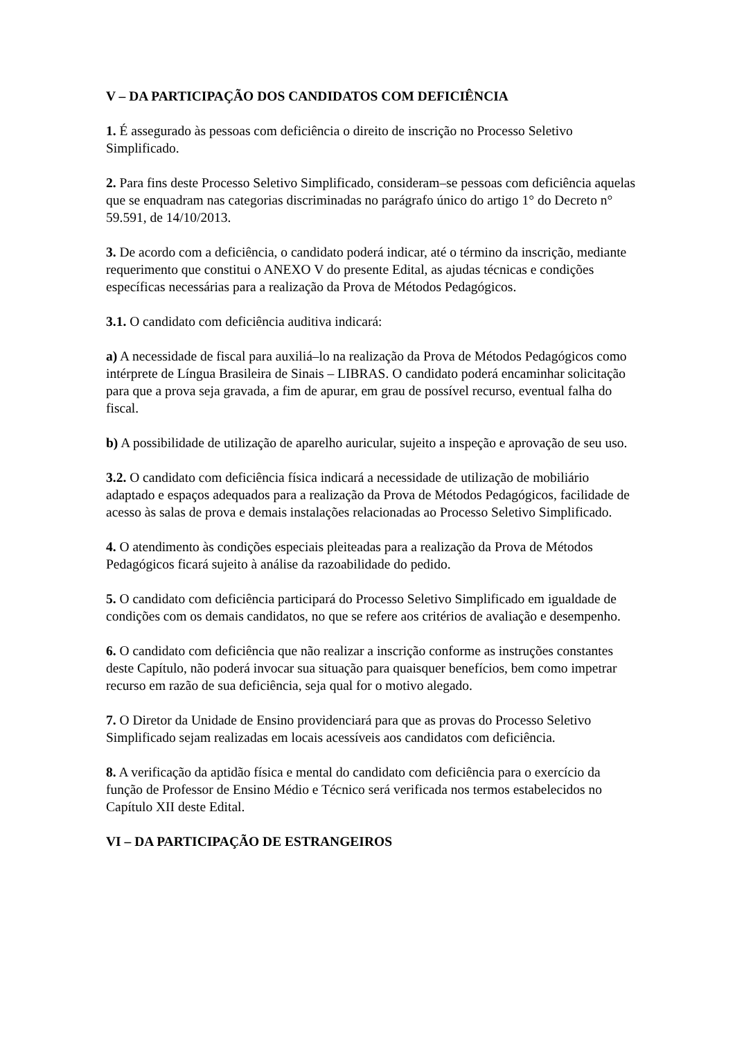V – DA PARTICIPAÇÃO DOS CANDIDATOS COM DEFICIÊNCIA
1. É assegurado às pessoas com deficiência o direito de inscrição no Processo Seletivo Simplificado.
2. Para fins deste Processo Seletivo Simplificado, consideram–se pessoas com deficiência aquelas que se enquadram nas categorias discriminadas no parágrafo único do artigo 1° do Decreto n° 59.591, de 14/10/2013.
3. De acordo com a deficiência, o candidato poderá indicar, até o término da inscrição, mediante requerimento que constitui o ANEXO V do presente Edital, as ajudas técnicas e condições específicas necessárias para a realização da Prova de Métodos Pedagógicos.
3.1. O candidato com deficiência auditiva indicará:
a) A necessidade de fiscal para auxiliá–lo na realização da Prova de Métodos Pedagógicos como intérprete de Língua Brasileira de Sinais – LIBRAS. O candidato poderá encaminhar solicitação para que a prova seja gravada, a fim de apurar, em grau de possível recurso, eventual falha do fiscal.
b) A possibilidade de utilização de aparelho auricular, sujeito a inspeção e aprovação de seu uso.
3.2. O candidato com deficiência física indicará a necessidade de utilização de mobiliário adaptado e espaços adequados para a realização da Prova de Métodos Pedagógicos, facilidade de acesso às salas de prova e demais instalações relacionadas ao Processo Seletivo Simplificado.
4. O atendimento às condições especiais pleiteadas para a realização da Prova de Métodos Pedagógicos ficará sujeito à análise da razoabilidade do pedido.
5. O candidato com deficiência participará do Processo Seletivo Simplificado em igualdade de condições com os demais candidatos, no que se refere aos critérios de avaliação e desempenho.
6. O candidato com deficiência que não realizar a inscrição conforme as instruções constantes deste Capítulo, não poderá invocar sua situação para quaisquer benefícios, bem como impetrar recurso em razão de sua deficiência, seja qual for o motivo alegado.
7. O Diretor da Unidade de Ensino providenciará para que as provas do Processo Seletivo Simplificado sejam realizadas em locais acessíveis aos candidatos com deficiência.
8. A verificação da aptidão física e mental do candidato com deficiência para o exercício da função de Professor de Ensino Médio e Técnico será verificada nos termos estabelecidos no Capítulo XII deste Edital.
VI – DA PARTICIPAÇÃO DE ESTRANGEIROS